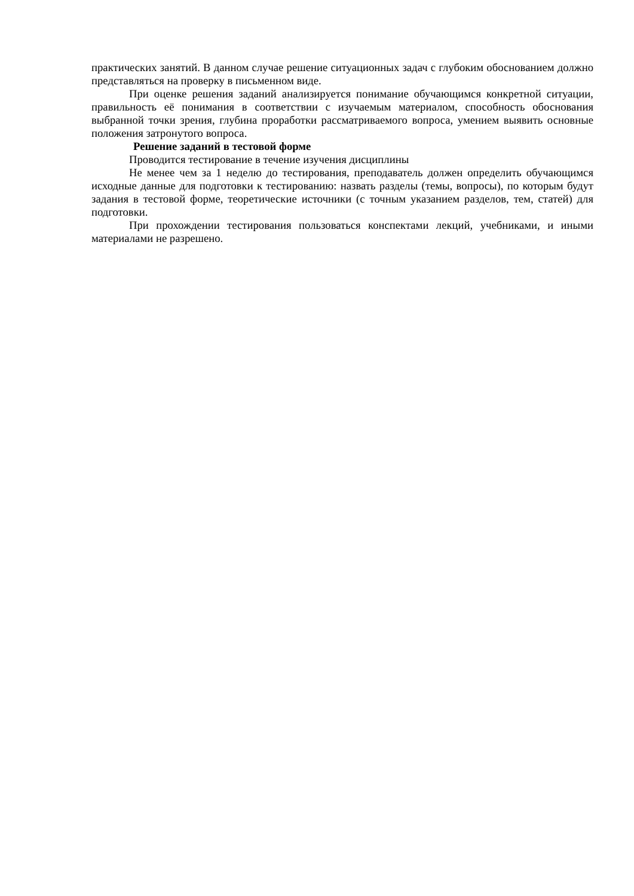практических занятий. В данном случае решение ситуационных задач с глубоким обоснованием должно представляться на проверку в письменном виде.
При оценке решения заданий анализируется понимание обучающимся конкретной ситуации, правильность её понимания в соответствии с изучаемым материалом, способность обоснования выбранной точки зрения, глубина проработки рассматриваемого вопроса, умением выявить основные положения затронутого вопроса.
Решение заданий в тестовой форме
Проводится тестирование в течение изучения дисциплины
Не менее чем за 1 неделю до тестирования, преподаватель должен определить обучающимся исходные данные для подготовки к тестированию: назвать разделы (темы, вопросы), по которым будут задания в тестовой форме, теоретические источники (с точным указанием разделов, тем, статей) для подготовки.
При прохождении тестирования пользоваться конспектами лекций, учебниками, и иными материалами не разрешено.